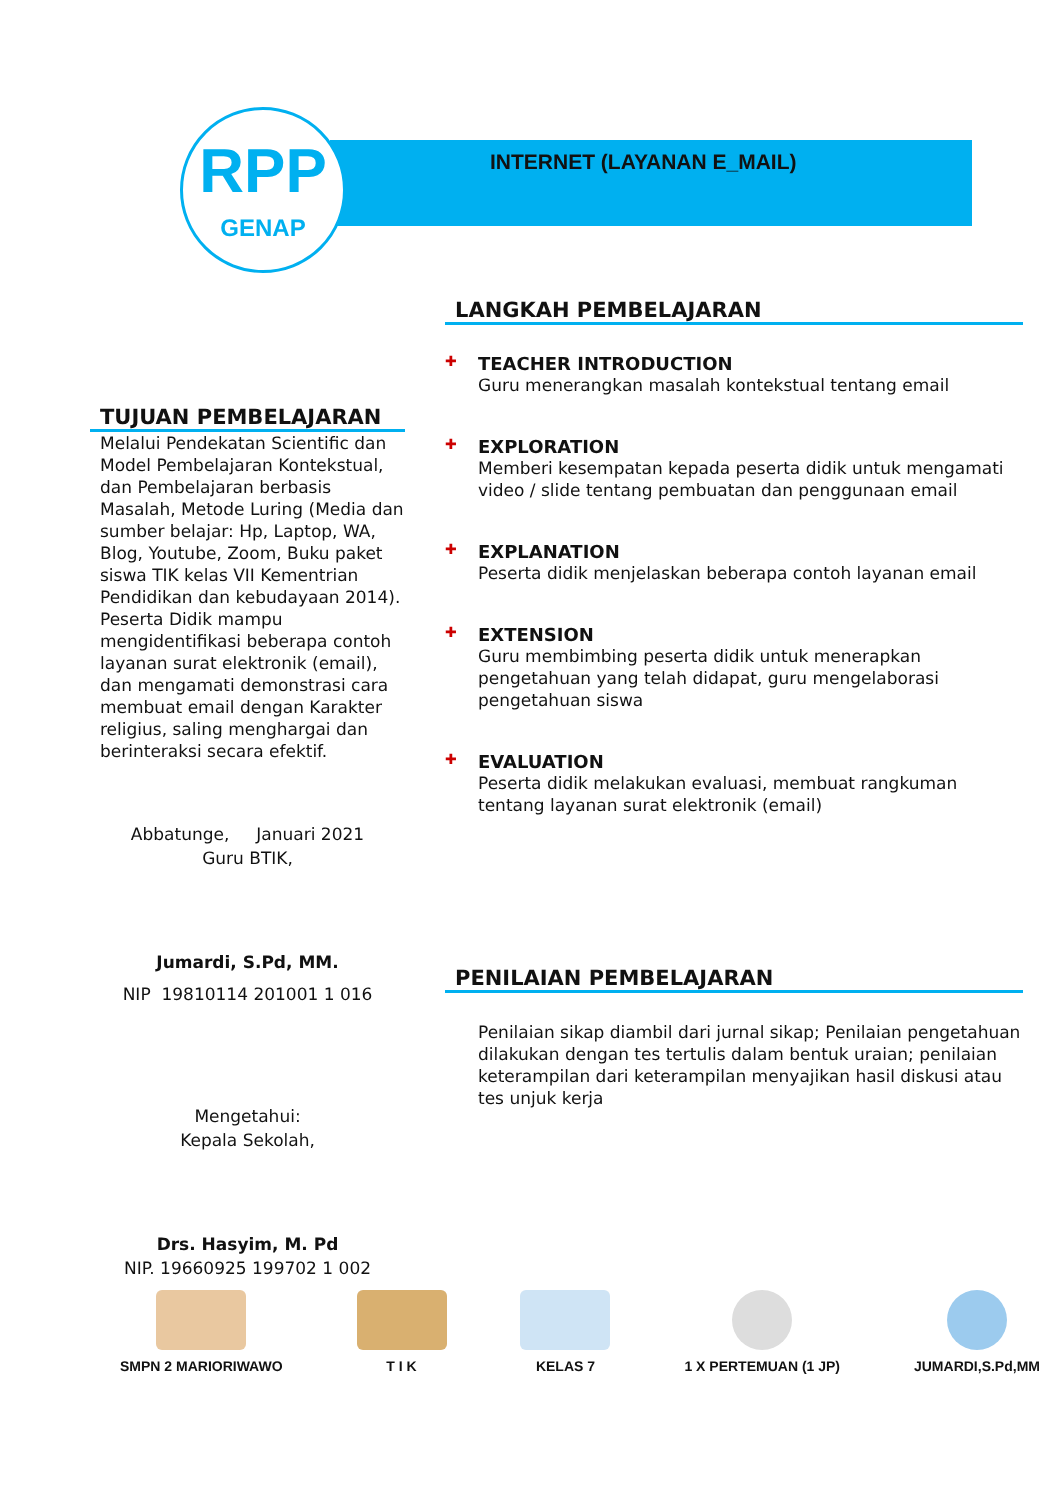RPP
GENAP
INTERNET (LAYANAN E_MAIL)
TUJUAN PEMBELAJARAN
Melalui Pendekatan Scientific dan Model Pembelajaran Kontekstual, dan Pembelajaran berbasis Masalah, Metode Luring (Media dan sumber belajar: Hp, Laptop, WA, Blog, Youtube, Zoom, Buku paket siswa TIK kelas VII Kementrian Pendidikan dan kebudayaan 2014). Peserta Didik mampu mengidentifikasi beberapa contoh layanan surat elektronik (email), dan mengamati demonstrasi cara membuat email dengan Karakter religius, saling menghargai dan berinteraksi secara efektif.
Abbatunge, Januari 2021
Guru BTIK,
Jumardi, S.Pd, MM.
NIP 19810114 201001 1 016
Mengetahui:
Kepala Sekolah,
Drs. Hasyim, M. Pd
NIP. 19660925 199702 1 002
LANGKAH PEMBELAJARAN
✚ TEACHER INTRODUCTION
Guru menerangkan masalah kontekstual tentang email
✚ EXPLORATION
Memberi kesempatan kepada peserta didik untuk mengamati video / slide tentang pembuatan dan penggunaan email
✚ EXPLANATION
Peserta didik menjelaskan beberapa contoh layanan email
✚ EXTENSION
Guru membimbing peserta didik untuk menerapkan pengetahuan yang telah didapat, guru mengelaborasi pengetahuan siswa
✚ EVALUATION
Peserta didik melakukan evaluasi, membuat rangkuman tentang layanan surat elektronik (email)
PENILAIAN PEMBELAJARAN
Penilaian sikap diambil dari jurnal sikap; Penilaian pengetahuan dilakukan dengan tes tertulis dalam bentuk uraian; penilaian keterampilan dari keterampilan menyajikan hasil diskusi atau tes unjuk kerja
SMPN 2 MARIORIWAWO T I K KELAS 7 1 X PERTEMUAN (1 JP) JUMARDI,S.Pd,MM